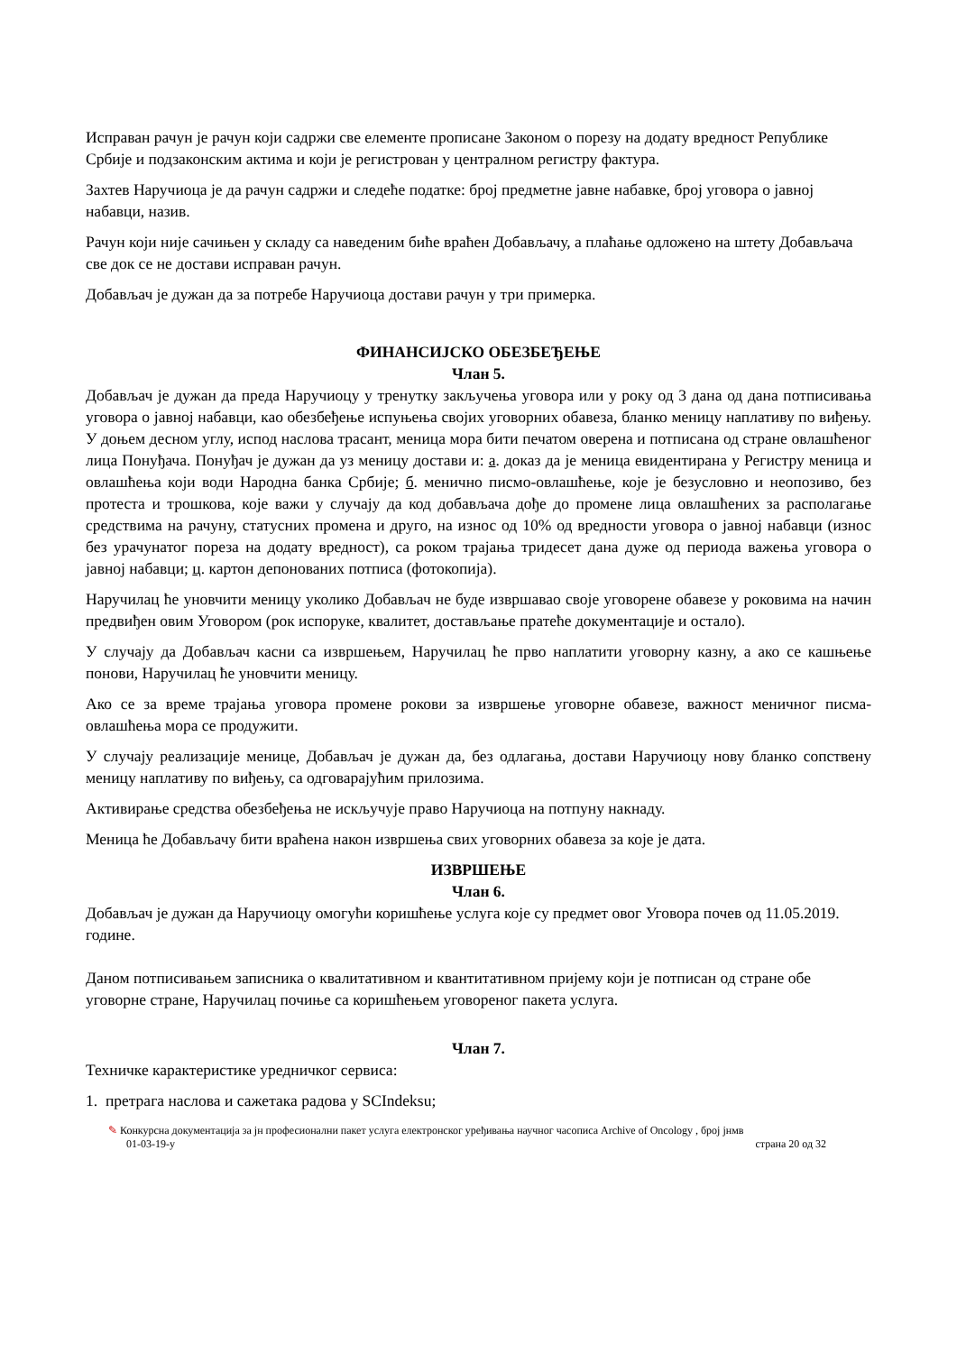Исправан рачун је рачун који садржи све елементе прописане Законом о порезу на додату вредност Републике Србије и подзаконским актима и који је регистрован у централном регистру фактура.
Захтев Наручиоца је да рачун садржи и следеће податке: број предметне јавне набавке, број уговора о јавној набавци, назив.
Рачун који није сачињен у складу са наведеним биће враћен Добављачу, а плаћање одложено на штету Добављача све док се не достави исправан рачун.
Добављач је дужан да за потребе Наручиоца достави рачун у три примерка.
ФИНАНСИЈСКО ОБЕЗБЕЂЕЊЕ
Члан 5.
Добављач је дужан да преда Наручиоцу у тренутку закључења уговора или у року од 3 дана од дана потписивања уговора о јавној набавци, као обезбеђење испуњења својих уговорних обавеза, бланко меницу наплативу по виђењу. У доњем десном углу, испод наслова трасант, меница мора бити печатом оверена и потписана од стране овлашћеног лица Понуђача. Понуђач је дужан да уз меницу достави и: а. доказ да је меница евидентирана у Регистру меница и овлашћења који води Народна банка Србије; б. менично писмо-овлашћење, које је безусловно и неопозиво, без протеста и трошкова, које важи у случају да код добављача дође до промене лица овлашћених за располагање средствима на рачуну, статусних промена и друго, на износ од 10% од вредности уговора о јавној набавци (износ без урачунатог пореза на додату вредност), са роком трајања тридесет дана дуже од периода важења уговора о јавној набавци; ц. картон депонованих потписа (фотокопија).
Наручилац ће уновчити меницу уколико Добављач не буде извршавао своје уговорене обавезе у роковима на начин предвиђен овим Уговором (рок испоруке, квалитет, достављање пратеће документације и остало).
У случају да Добављач касни са извршењем, Наручилац ће прво наплатити уговорну казну, а ако се кашњење понови, Наручилац ће уновчити меницу.
Ако се за време трајања уговора промене рокови за извршење уговорне обавезе, важност меничног писма-овлашћења мора се продужити.
У случају реализације менице, Добављач је дужан да, без одлагања, достави Наручиоцу нову бланко сопствену меницу наплативу по виђењу, са одговарајућим прилозима.
Активирање средства обезбеђења не искључује право Наручиоца на потпуну накнаду.
Меница ће Добављачу бити враћена након извршења свих уговорних обавеза за које је дата.
ИЗВРШЕЊЕ
Члан 6.
Добављач је дужан да Наручиоцу омогући коришћење услуга које су предмет овог Уговора почев од 11.05.2019. године.
Даном потписивањем записника о квалитативном и квантитативном пријему који је потписан од стране обе уговорне стране, Наручилац почиње са коришћењем уговореног пакета услуга.
Члан 7.
Техничке карактеристике уредничког сервиса:
1. претрага наслова и сажетака радова у SCIndeksu;
✎ Конкурсна документација за јн професионални пакет услуга електронског уређивања научног часописа Archive of Oncology , број јнмв
01-03-19-у страна 20 од 32